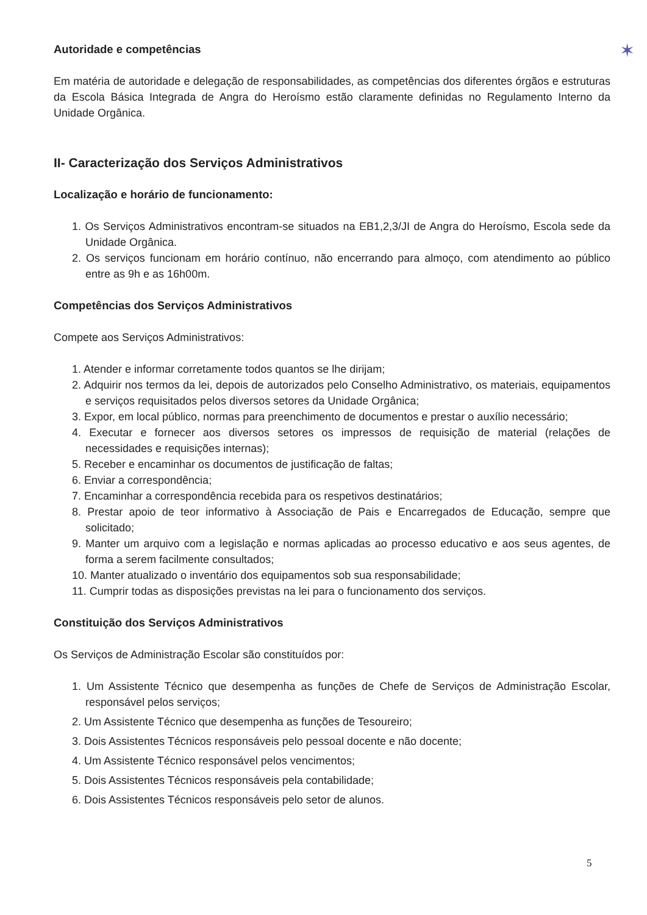✶
Autoridade e competências
Em matéria de autoridade e delegação de responsabilidades, as competências dos diferentes órgãos e estruturas da Escola Básica Integrada de Angra do Heroísmo estão claramente definidas no Regulamento Interno da Unidade Orgânica.
II- Caracterização dos Serviços Administrativos
Localização e horário de funcionamento:
1. Os Serviços Administrativos encontram-se situados na EB1,2,3/JI de Angra do Heroísmo, Escola sede da Unidade Orgânica.
2. Os serviços funcionam em horário contínuo, não encerrando para almoço, com atendimento ao público entre as 9h e as 16h00m.
Competências dos Serviços Administrativos
Compete aos Serviços Administrativos:
1. Atender e informar corretamente todos quantos se lhe dirijam;
2. Adquirir nos termos da lei, depois de autorizados pelo Conselho Administrativo, os materiais, equipamentos e serviços requisitados pelos diversos setores da Unidade Orgânica;
3. Expor, em local público, normas para preenchimento de documentos e prestar o auxílio necessário;
4. Executar e fornecer aos diversos setores os impressos de requisição de material (relações de necessidades e requisições internas);
5. Receber e encaminhar os documentos de justificação de faltas;
6. Enviar a correspondência;
7. Encaminhar a correspondência recebida para os respetivos destinatários;
8. Prestar apoio de teor informativo à Associação de Pais e Encarregados de Educação, sempre que solicitado;
9. Manter um arquivo com a legislação e normas aplicadas ao processo educativo e aos seus agentes, de forma a serem facilmente consultados;
10. Manter atualizado o inventário dos equipamentos sob sua responsabilidade;
11. Cumprir todas as disposições previstas na lei para o funcionamento dos serviços.
Constituição dos Serviços Administrativos
Os Serviços de Administração Escolar são constituídos por:
1. Um Assistente Técnico que desempenha as funções de Chefe de Serviços de Administração Escolar, responsável pelos serviços;
2. Um Assistente Técnico que desempenha as funções de Tesoureiro;
3. Dois Assistentes Técnicos responsáveis pelo pessoal docente e não docente;
4. Um Assistente Técnico responsável pelos vencimentos;
5. Dois Assistentes Técnicos responsáveis pela contabilidade;
6. Dois Assistentes Técnicos responsáveis pelo setor de alunos.
5